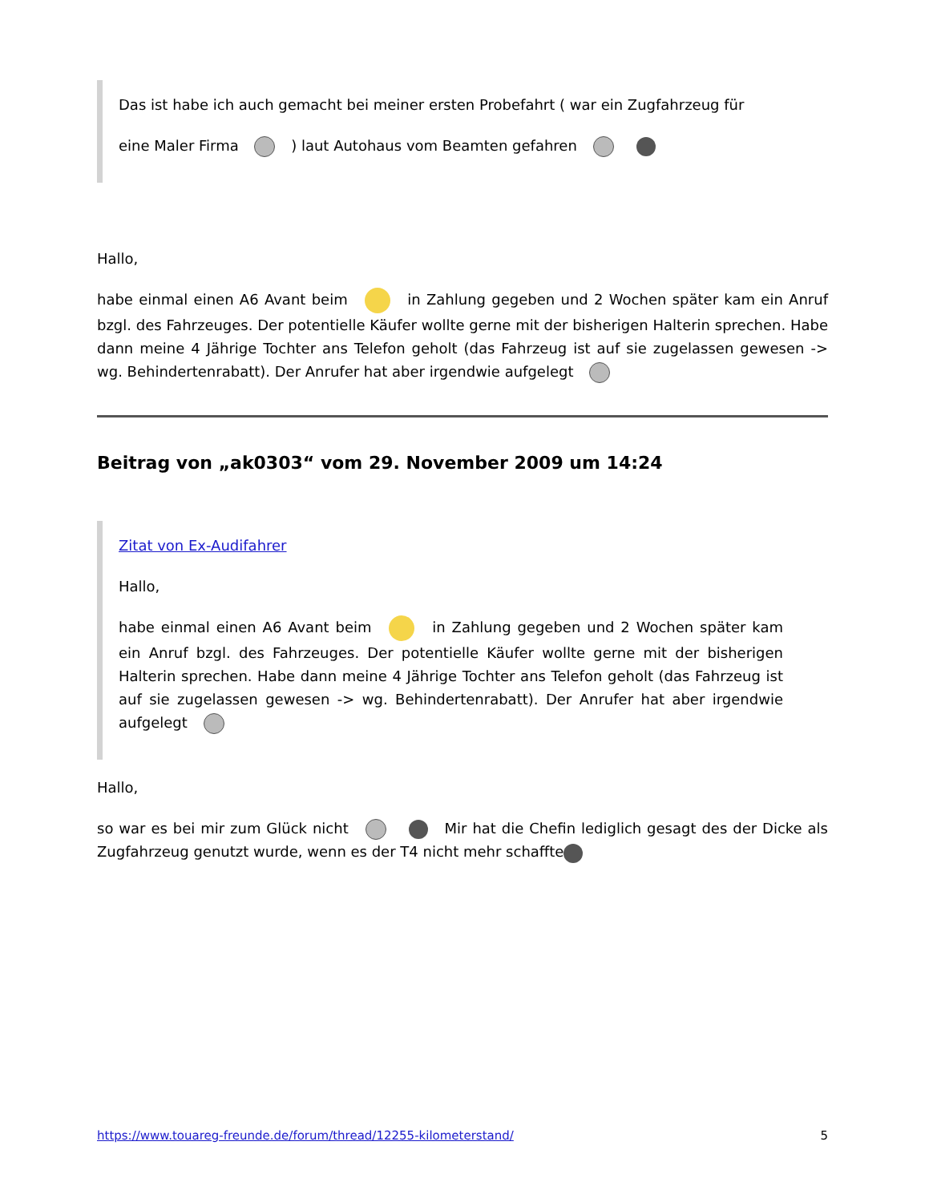Das ist habe ich auch gemacht bei meiner ersten Probefahrt ( war ein Zugfahrzeug für
eine Maler Firma ) laut Autohaus vom Beamten gefahren
Hallo,
habe einmal einen A6 Avant beim in Zahlung gegeben und 2 Wochen später kam ein Anruf bzgl. des Fahrzeuges. Der potentielle Käufer wollte gerne mit der bisherigen Halterin sprechen. Habe dann meine 4 Jährige Tochter ans Telefon geholt (das Fahrzeug ist auf sie zugelassen gewesen -> wg. Behindertenrabatt). Der Anrufer hat aber irgendwie aufgelegt
Beitrag von „ak0303“ vom 29. November 2009 um 14:24
Zitat von Ex-Audifahrer
Hallo,
habe einmal einen A6 Avant beim in Zahlung gegeben und 2 Wochen später kam ein Anruf bzgl. des Fahrzeuges. Der potentielle Käufer wollte gerne mit der bisherigen Halterin sprechen. Habe dann meine 4 Jährige Tochter ans Telefon geholt (das Fahrzeug ist auf sie zugelassen gewesen -> wg. Behindertenrabatt). Der Anrufer hat aber irgendwie aufgelegt
Hallo,
so war es bei mir zum Glück nicht Mir hat die Chefin lediglich gesagt des der Dicke als Zugfahrzeug genutzt wurde, wenn es der T4 nicht mehr schaffte
https://www.touareg-freunde.de/forum/thread/12255-kilometerstand/ 5